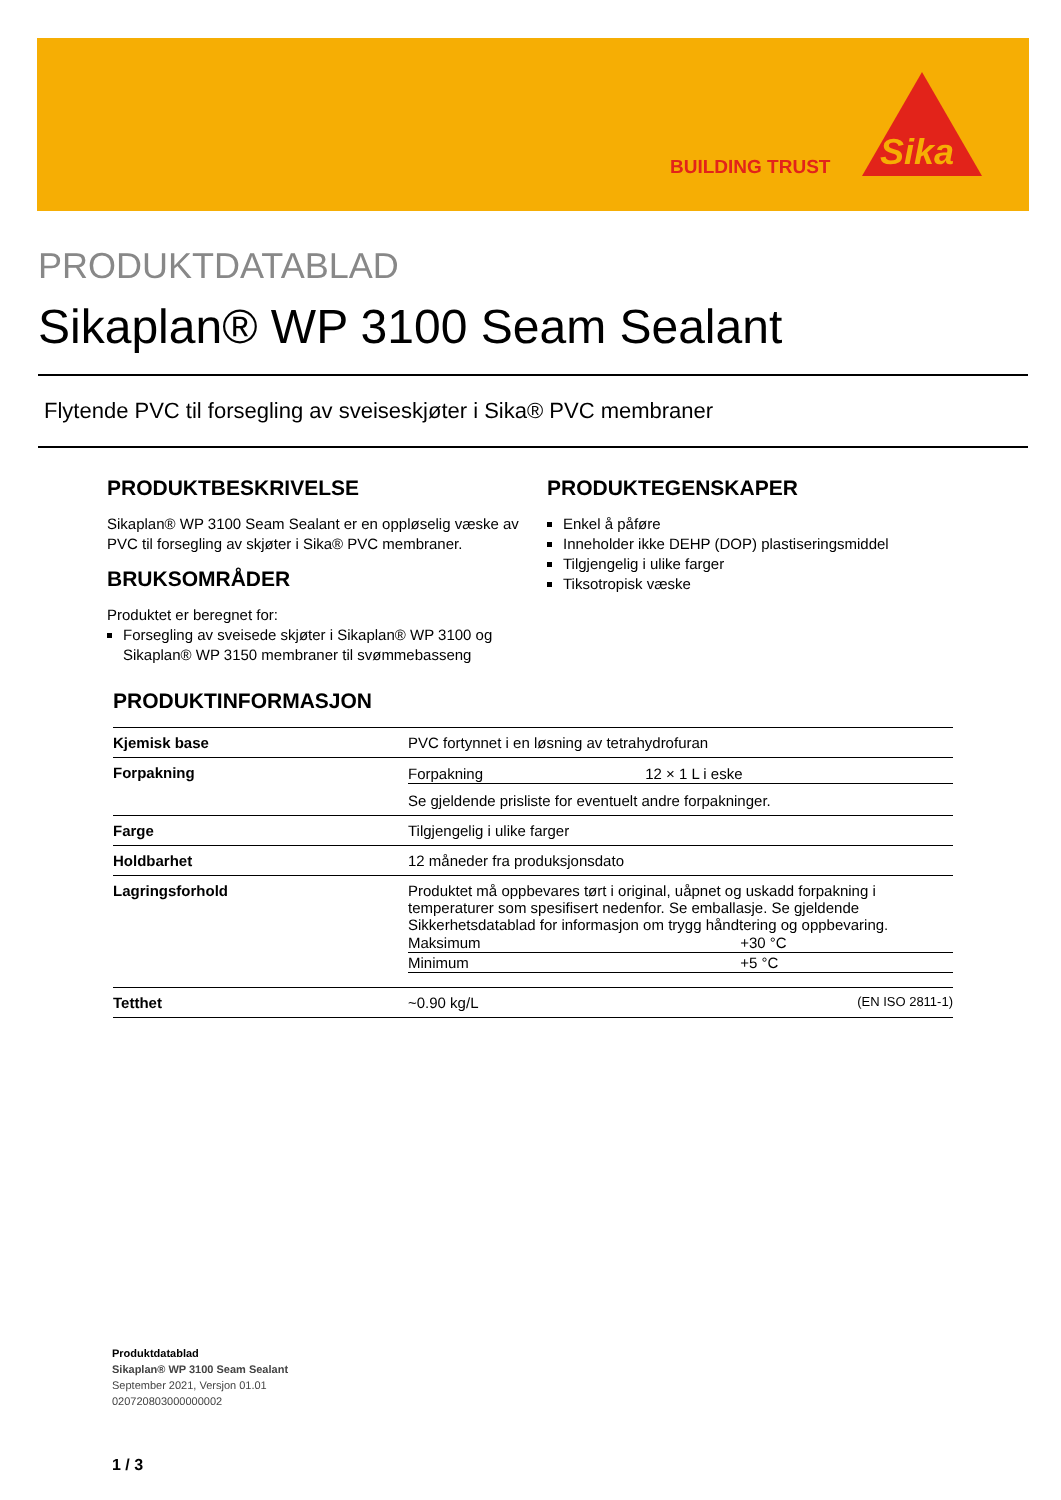BUILDING TRUST
Sika
PRODUKTDATABLAD
Sikaplan® WP 3100 Seam Sealant
Flytende PVC til forsegling av sveiseskjøter i Sika® PVC membraner
PRODUKTBESKRIVELSE
Sikaplan® WP 3100 Seam Sealant er en oppløselig væske av PVC til forsegling av skjøter i Sika® PVC membraner.
BRUKSOMRÅDER
Produktet er beregnet for:
Forsegling av sveisede skjøter i Sikaplan® WP 3100 og Sikaplan® WP 3150 membraner til svømmebasseng
PRODUKTEGENSKAPER
Enkel å påføre
Inneholder ikke DEHP (DOP) plastiseringsmiddel
Tilgjengelig i ulike farger
Tiksotropisk væske
PRODUKTINFORMASJON
| Kjemisk base | PVC fortynnet i en løsning av tetrahydrofuran |
| Forpakning | / Forpakning / 12 × 1 L i eske / Se gjeldende prisliste for eventuelt andre forpakninger. |
| Farge | Tilgjengelig i ulike farger |
| Holdbarhet | 12 måneder fra produksjonsdato |
| Lagringsforhold | Produktet må oppbevares tørt i original, uåpnet og uskadd forpakning i temperaturer som spesifisert nedenfor. Se emballasje. Se gjeldende Sikkerhetsdatablad for informasjon om trygg håndtering og oppbevaring. / Maksimum / +30 °C / / Minimum / +5 °C / |
| Tetthet | ~0.90 kg/L (EN ISO 2811-1) |
Produktdatablad
Sikaplan® WP 3100 Seam Sealant
September 2021, Versjon 01.01
020720803000000002
1 / 3